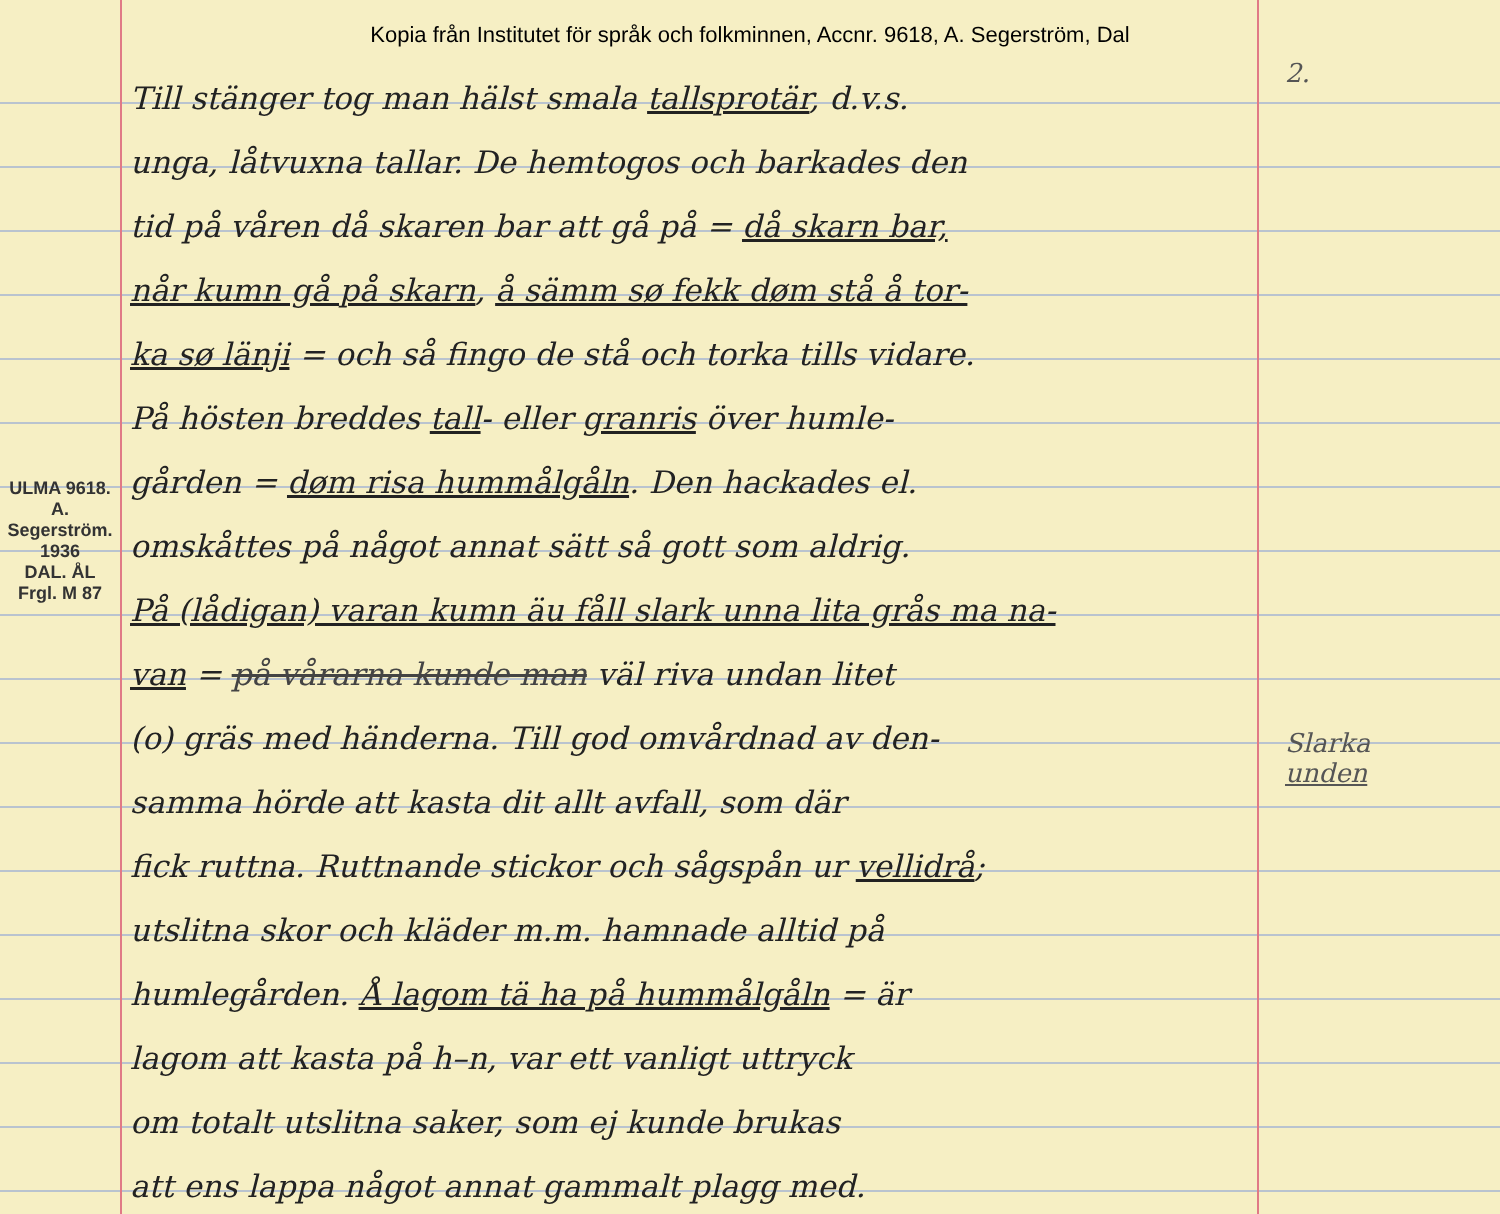Kopia från Institutet för språk och folkminnen, Accnr. 9618, A. Segerström, Dal
ULMA 9618. A. Segerström. 1936
DAL. ÅL
Frgl. M 87
Till stänger tog man hälst smala tallsprotär, d.v.s.
unga, låtvuxna tallar. De hemtogos och barkades den
tid på våren då skaren bar att gå på = då skarn bar,
når kumn gå på skarn, å sämm sø fekk døm stå å tor-
ka sø länji = och så fingo de stå och torka tills vidare.
På hösten breddes tall- eller granris över humle-
gården = døm risa hummålgåln. Den hackades el.
omskåttes på något annat sätt så gott som aldrig.
På (lådigan) varan kumn äu fåll slark unna lita grås ma na-
van = på vårarna kunde man väl riva undan litet
(o) gräs med händerna. Till god omvårdnad av den-
samma hörde att kasta dit allt avfall, som där
fick ruttna. Ruttnande stickor och sågspån ur vellidrå;
utslitna skor och kläder m.m. hamnade alltid på
humlegården. Å lagom tä ha på hummålgåln = är
lagom att kasta på h–n, var ett vanligt uttryck
om totalt utslitna saker, som ej kunde brukas
att ens lappa något annat gammalt plagg med.
2.
Slarka
unden